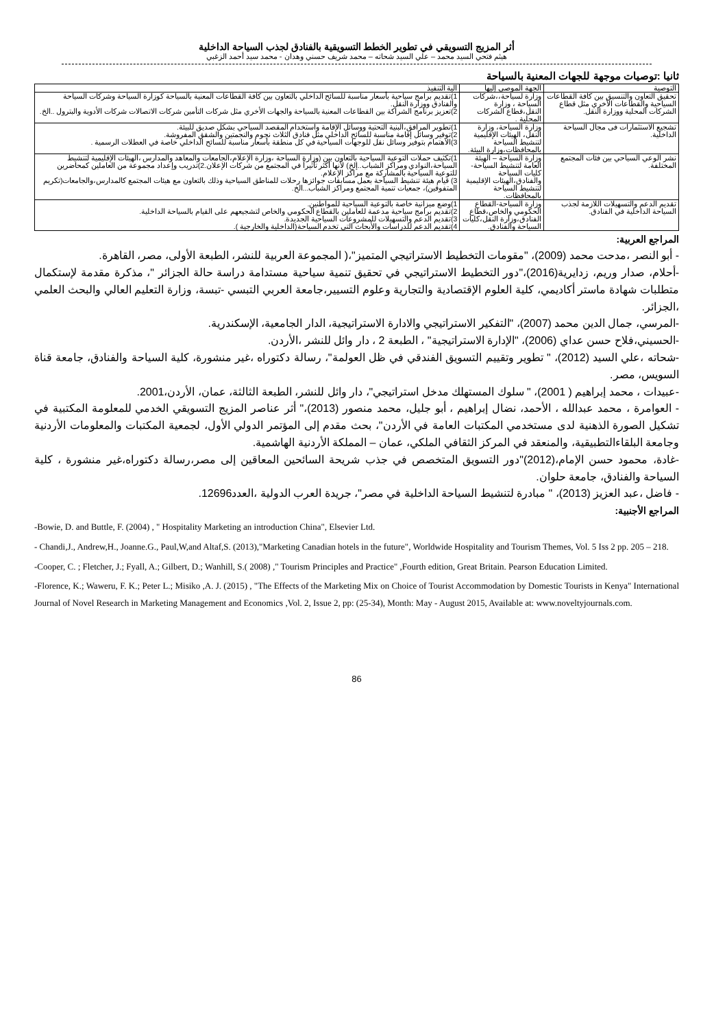أثر المزيج التسويقي في تطوير الخطط التسويقية بالفنادق لجذب السياحة الداخلية
هيثم فتحي السيد محمد – علي السيد شحاته – محمد شريف حسني وهدان - محمد سيد أحمد الزغبي
ثانيا :توصيات موجهة للجهات المعنية بالسياحة
| التوصية | الجهة الموصى إليها | الية التنفيذ |
| --- | --- | --- |
| تحقيق التعاون والتنسيق بين كافة القطاعات السياحية والقطاعات الأخري مثل قطاع الشركات المحلية ووزارة النقل. | وزارة لسياحة،،شركات السياحة ، وزارة النقل،قطاع الشركات المحلية . | 1)تقديم برامج سياحية بأسعار مناسبة للسائح الداخلي بالتعاون بين كافة القطاعات المعنية بالسياحة كوزارة السياحة وشركات السياحة والفنادق ووزارة النقل. 2)تعزيز برنامج الشراكة بين القطاعات المعنية بالسياحة والجهات الأخري مثل شركات التأمين شركات الاتصالات شركات الأدوية والبترول ..الخ. |
| تشجيع الاستثمارات فى مجال السياحة الداخلية. | وزارة السياحة، وزارة النقل، الهيئات الإقليمية لتنشيط السياحة بالمحافظات،وزارة البيئة. | 1)تطوير المرافق،البنية التحتية ووسائل الإقامة واستخدام المقصد السياحي بشكل صديق للبيئة. 2)توفير وسائل إقامة مناسبة للسائح الداخلي مثل فنادق الثلاث نجوم والنجمتين والشقق المفروشة. 3)الاهتمام بتوفير وسائل نقل للوجهات السياحية في كل منطقة بأسعار مناسبة للسائح الداخلي خاصة في العطلات الرسمية . |
| نشر الوعي السياحي بين فئات المجتمع المختلفة. | وزارة السياحة – الهيئة العامة لتنشيط السياحة-كليات السياحة والفنادق،الهيئات الإقليمية لتنشيط السياحة بالمحافظات. | 1)تكثيف حملات التوعية السياحية بالتعاون بين (وزارة السياحة ،وزارة الإعلام،الجامعات والمعاهد والمدارس ،الهيئات الإقليمية لتنشيط السياحة،النوادي ومراكز الشباب..إلخ) لأنها أكثر تأثيراً في المجتمع من شركات الإعلان.2)تدريب وإعداد مجموعة من العاملين كمحاضرين للتوعية السياحية بالمشاركة مع مراكز الإعلام. 3) قيام هيئة تنشيط السياحة بعمل مسابقات جوائزها رحلات للمناطق السياحية وذلك بالتعاون مع هيئات المجتمع كالمدارس،والجامعات(تكريم المتفوقين)، جمعيات تنمية المجتمع ومراكز الشباب...الخ. |
| تقديم الدعم والتسهيلات اللازمة لجذب السياحة الداخلية في الفنادق. | وزارة السياحة-القطاع الحكومي والخاص،قطاع الفنادق،وزارة النقل،كليات السياحة والفنادق. | 1)وضع ميزانية خاصة بالتوعية السياحية للمواطنين. 2)تقديم برامج سياحية مدعمة للعاملين بالقطاع الحكومي والخاص لتشجيعهم على القيام بالسياحة الداخلية. 3)تقديم الدعم والتسهيلات للمشروعات السياحية الجديدة. 4)تقديم الدعم للدراسات والأبحاث التي تخدم السياحة(الداخلية والخارجية ). |
المراجع العربية:
- أبو النصر ،مدحت محمد (2009)، "مقومات التخطيط الاستراتيجي المتميز"،( المجموعة العربية للنشر، الطبعة الأولى، مصر، القاهرة.
-أحلام، صدار وريم، زدايرية(2016)،"دور التخطيط الاستراتيجي في تحقيق تنمية سياحية مستدامة دراسة حالة الجزائر "، مذكرة مقدمة لإستكمال متطلبات شهادة ماستر أكاديمي، كلية العلوم الإقتصادية والتجارية وعلوم التسيير،جامعة العربي التبسي -تبسة، وزارة التعليم العالي والبحث العلمي ،الجزائر.
-المرسي، جمال الدين محمد (2007)، "التفكير الاستراتيجي والادارة الاستراتيجية، الدار الجامعية، الإسكندرية.
-الحسيني،فلاح حسن عداي (2006)، "الإدارة الاستراتيجية" ، الطبعة 2 ، دار وائل للنشر ،الأردن.
-شحاته ،علي السيد (2012)، " تطوير وتقييم التسويق الفندقي في ظل العولمة"، رسالة دكتوراه ،غير منشورة، كلية السياحة والفنادق، جامعة قناة السويس، مصر.
-عبيدات ، محمد إبراهيم ( 2001)، " سلوك المستهلك مدخل استراتيجي"، دار وائل للنشر، الطبعة الثالثة، عمان، الأردن،2001.
- العوامرة ، محمد عبدالله ، الأحمد، نضال إبراهيم ، أبو جليل، محمد منصور (2013)،" أثر عناصر المزيج التسويقي الخدمي للمعلومة المكتبية في تشكيل الصورة الذهنية لدى مستخدمي المكتبات العامة في الأردن"، بحث مقدم إلى المؤتمر الدولي الأول، لجمعية المكتبات والمعلومات الأردنية وجامعة البلقاءالتطبيقية، والمنعقد في المركز الثقافي الملكي، عمان – المملكة الأردنية الهاشمية.
-غادة، محمود حسن الإمام،(2012)"دور التسويق المتخصص في جذب شريحة السائحين المعاقين إلى مصر،رسالة دكتوراه،غير منشورة ، كلية السياحة والفنادق، جامعة حلوان.
- فاضل ،عبد العزيز (2013)، " مبادرة لتنشيط السياحة الداخلية في مصر"، جريدة العرب الدولية ،العدد12696.
المراجع الأجنبية:
-Bowie, D. and Buttle, F. (2004) , " Hospitality Marketing an introduction China", Elsevier Ltd.
- Chandi,J., Andrew,H., Joanne.G., Paul,W,and Altaf,S. (2013),"Marketing Canadian hotels in the future", Worldwide Hospitality and Tourism Themes, Vol. 5 Iss 2 pp. 205 – 218.
-Cooper, C. ; Fletcher, J.; Fyall, A.; Gilbert, D.; Wanhill, S.( 2008) ," Tourism Principles and Practice" ,Fourth edition, Great Britain. Pearson Education Limited.
-Florence, K.; Waweru, F. K.; Peter L.; Misiko ,A. J. (2015) , "The Effects of the Marketing Mix on Choice of Tourist Accommodation by Domestic Tourists in Kenya" International Journal of Novel Research in Marketing Management and Economics ,Vol. 2, Issue 2, pp: (25-34), Month: May - August 2015, Available at: www.noveltyjournals.com.
86